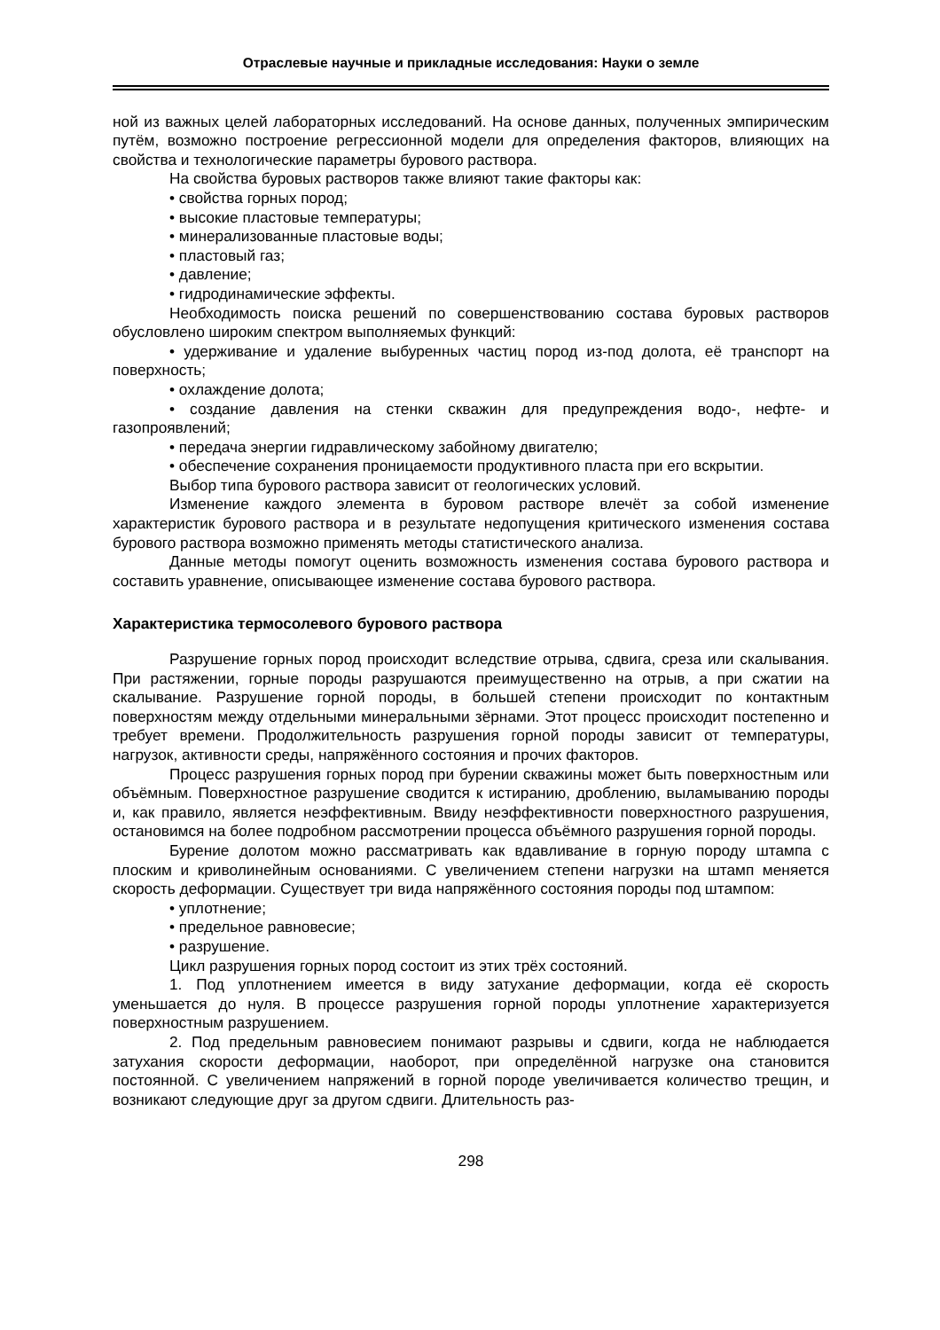Отраслевые научные и прикладные исследования: Науки о земле
ной из важных целей лабораторных исследований. На основе данных, полученных эмпирическим путём, возможно построение регрессионной модели для определения факторов, влияющих на свойства и технологические параметры бурового раствора.
На свойства буровых растворов также влияют такие факторы как:
• свойства горных пород;
• высокие пластовые температуры;
• минерализованные пластовые воды;
• пластовый газ;
• давление;
• гидродинамические эффекты.
Необходимость поиска решений по совершенствованию состава буровых растворов обусловлено широким спектром выполняемых функций:
• удерживание и удаление выбуренных частиц пород из-под долота, её транспорт на поверхность;
• охлаждение долота;
• создание давления на стенки скважин для предупреждения водо-, нефте- и газопроявлений;
• передача энергии гидравлическому забойному двигателю;
• обеспечение сохранения проницаемости продуктивного пласта при его вскрытии.
Выбор типа бурового раствора зависит от геологических условий.
Изменение каждого элемента в буровом растворе влечёт за собой изменение характеристик бурового раствора и в результате недопущения критического изменения состава бурового раствора возможно применять методы статистического анализа.
Данные методы помогут оценить возможность изменения состава бурового раствора и составить уравнение, описывающее изменение состава бурового раствора.
Характеристика термосолевого бурового раствора
Разрушение горных пород происходит вследствие отрыва, сдвига, среза или скалывания. При растяжении, горные породы разрушаются преимущественно на отрыв, а при сжатии на скалывание. Разрушение горной породы, в большей степени происходит по контактным поверхностям между отдельными минеральными зёрнами. Этот процесс происходит постепенно и требует времени. Продолжительность разрушения горной породы зависит от температуры, нагрузок, активности среды, напряжённого состояния и прочих факторов.
Процесс разрушения горных пород при бурении скважины может быть поверхностным или объёмным. Поверхностное разрушение сводится к истиранию, дроблению, выламыванию породы и, как правило, является неэффективным. Ввиду неэффективности поверхностного разрушения, остановимся на более подробном рассмотрении процесса объёмного разрушения горной породы.
Бурение долотом можно рассматривать как вдавливание в горную породу штампа с плоским и криволинейным основаниями. С увеличением степени нагрузки на штамп меняется скорость деформации. Существует три вида напряжённого состояния породы под штампом:
• уплотнение;
• предельное равновесие;
• разрушение.
Цикл разрушения горных пород состоит из этих трёх состояний.
1. Под уплотнением имеется в виду затухание деформации, когда её скорость уменьшается до нуля. В процессе разрушения горной породы уплотнение характеризуется поверхностным разрушением.
2. Под предельным равновесием понимают разрывы и сдвиги, когда не наблюдается затухания скорости деформации, наоборот, при определённой нагрузке она становится постоянной. С увеличением напряжений в горной породе увеличивается количество трещин, и возникают следующие друг за другом сдвиги. Длительность раз-
298